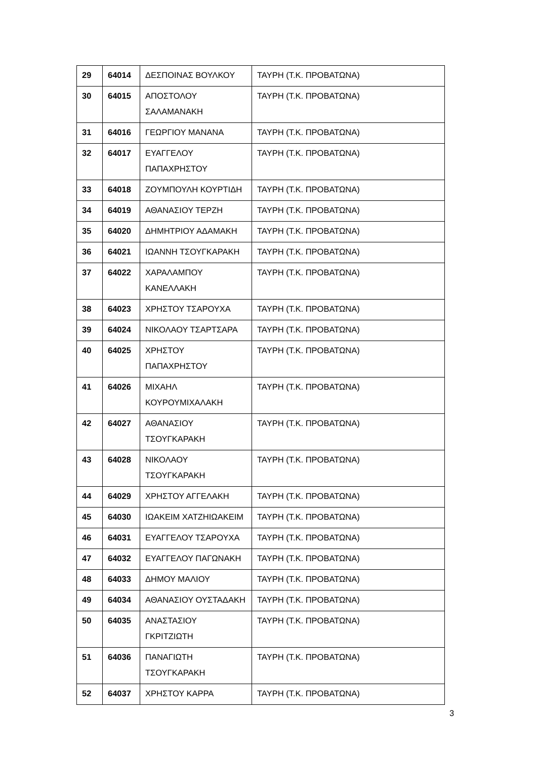| 29 | 64014 | ΔΕΣΠΟΙΝΑΣ ΒΟΥΛΚΟΥ | ΤΑΥΡΗ (Τ.Κ. ΠΡΟΒΑΤΩΝΑ) |
| 30 | 64015 | ΑΠΟΣΤΟΛΟΥ ΣΑΛΑΜΑΝΑΚΗ | ΤΑΥΡΗ (Τ.Κ. ΠΡΟΒΑΤΩΝΑ) |
| 31 | 64016 | ΓΕΩΡΓΙΟΥ ΜΑΝΑΝΑ | ΤΑΥΡΗ (Τ.Κ. ΠΡΟΒΑΤΩΝΑ) |
| 32 | 64017 | ΕΥΑΓΓΕΛΟΥ ΠΑΠΑΧΡΗΣΤΟΥ | ΤΑΥΡΗ (Τ.Κ. ΠΡΟΒΑΤΩΝΑ) |
| 33 | 64018 | ΖΟΥΜΠΟΥΛΗ ΚΟΥΡΤΙΔΗ | ΤΑΥΡΗ (Τ.Κ. ΠΡΟΒΑΤΩΝΑ) |
| 34 | 64019 | ΑΘΑΝΑΣΙΟΥ ΤΕΡΖΗ | ΤΑΥΡΗ (Τ.Κ. ΠΡΟΒΑΤΩΝΑ) |
| 35 | 64020 | ΔΗΜΗΤΡΙΟΥ ΑΔΑΜΑΚΗ | ΤΑΥΡΗ (Τ.Κ. ΠΡΟΒΑΤΩΝΑ) |
| 36 | 64021 | ΙΩΑΝΝΗ ΤΣΟΥΓΚΑΡΑΚΗ | ΤΑΥΡΗ (Τ.Κ. ΠΡΟΒΑΤΩΝΑ) |
| 37 | 64022 | ΧΑΡΑΛΑΜΠΟΥ ΚΑΝΕΛΛΑΚΗ | ΤΑΥΡΗ (Τ.Κ. ΠΡΟΒΑΤΩΝΑ) |
| 38 | 64023 | ΧΡΗΣΤΟΥ ΤΣΑΡΟΥΧΑ | ΤΑΥΡΗ (Τ.Κ. ΠΡΟΒΑΤΩΝΑ) |
| 39 | 64024 | ΝΙΚΟΛΑΟΥ ΤΣΑΡΤΣΑΡΑ | ΤΑΥΡΗ (Τ.Κ. ΠΡΟΒΑΤΩΝΑ) |
| 40 | 64025 | ΧΡΗΣΤΟΥ ΠΑΠΑΧΡΗΣΤΟΥ | ΤΑΥΡΗ (Τ.Κ. ΠΡΟΒΑΤΩΝΑ) |
| 41 | 64026 | ΜΙΧΑΗΛ ΚΟΥΡΟΥΜΙΧΑΛΑΚΗ | ΤΑΥΡΗ (Τ.Κ. ΠΡΟΒΑΤΩΝΑ) |
| 42 | 64027 | ΑΘΑΝΑΣΙΟΥ ΤΣΟΥΓΚΑΡΑΚΗ | ΤΑΥΡΗ (Τ.Κ. ΠΡΟΒΑΤΩΝΑ) |
| 43 | 64028 | ΝΙΚΟΛΑΟΥ ΤΣΟΥΓΚΑΡΑΚΗ | ΤΑΥΡΗ (Τ.Κ. ΠΡΟΒΑΤΩΝΑ) |
| 44 | 64029 | ΧΡΗΣΤΟΥ ΑΓΓΕΛΑΚΗ | ΤΑΥΡΗ (Τ.Κ. ΠΡΟΒΑΤΩΝΑ) |
| 45 | 64030 | ΙΩΑΚΕΙΜ ΧΑΤΖΗΙΩΑΚΕΙΜ | ΤΑΥΡΗ (Τ.Κ. ΠΡΟΒΑΤΩΝΑ) |
| 46 | 64031 | ΕΥΑΓΓΕΛΟΥ ΤΣΑΡΟΥΧΑ | ΤΑΥΡΗ (Τ.Κ. ΠΡΟΒΑΤΩΝΑ) |
| 47 | 64032 | ΕΥΑΓΓΕΛΟΥ ΠΑΓΩΝΑΚΗ | ΤΑΥΡΗ (Τ.Κ. ΠΡΟΒΑΤΩΝΑ) |
| 48 | 64033 | ΔΗΜΟΥ ΜΑΛΙΟΥ | ΤΑΥΡΗ (Τ.Κ. ΠΡΟΒΑΤΩΝΑ) |
| 49 | 64034 | ΑΘΑΝΑΣΙΟΥ ΟΥΣΤΑΔΑΚΗ | ΤΑΥΡΗ (Τ.Κ. ΠΡΟΒΑΤΩΝΑ) |
| 50 | 64035 | ΑΝΑΣΤΑΣΙΟΥ ΓΚΡΙΤΖΙΩΤΗ | ΤΑΥΡΗ (Τ.Κ. ΠΡΟΒΑΤΩΝΑ) |
| 51 | 64036 | ΠΑΝΑΓΙΩΤΗ ΤΣΟΥΓΚΑΡΑΚΗ | ΤΑΥΡΗ (Τ.Κ. ΠΡΟΒΑΤΩΝΑ) |
| 52 | 64037 | ΧΡΗΣΤΟΥ ΚΑΡΡΑ | ΤΑΥΡΗ (Τ.Κ. ΠΡΟΒΑΤΩΝΑ) |
3